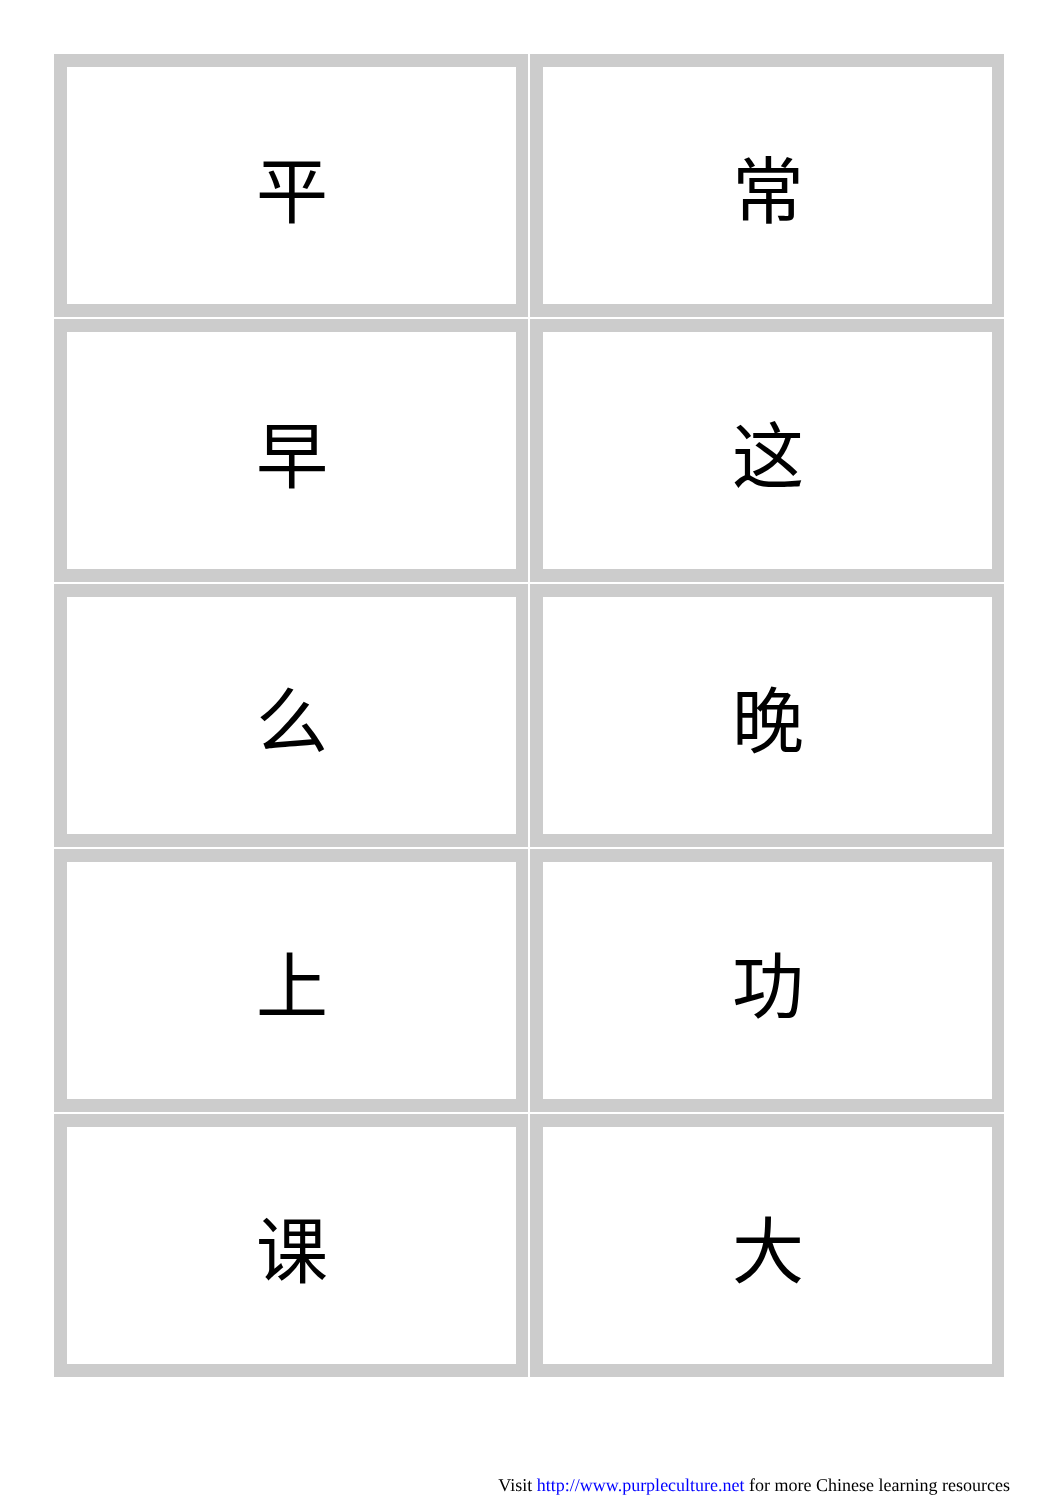| 平 | 常 |
| 早 | 这 |
| 么 | 晚 |
| 上 | 功 |
| 课 | 大 |
Visit http://www.purpleculture.net for more Chinese learning resources